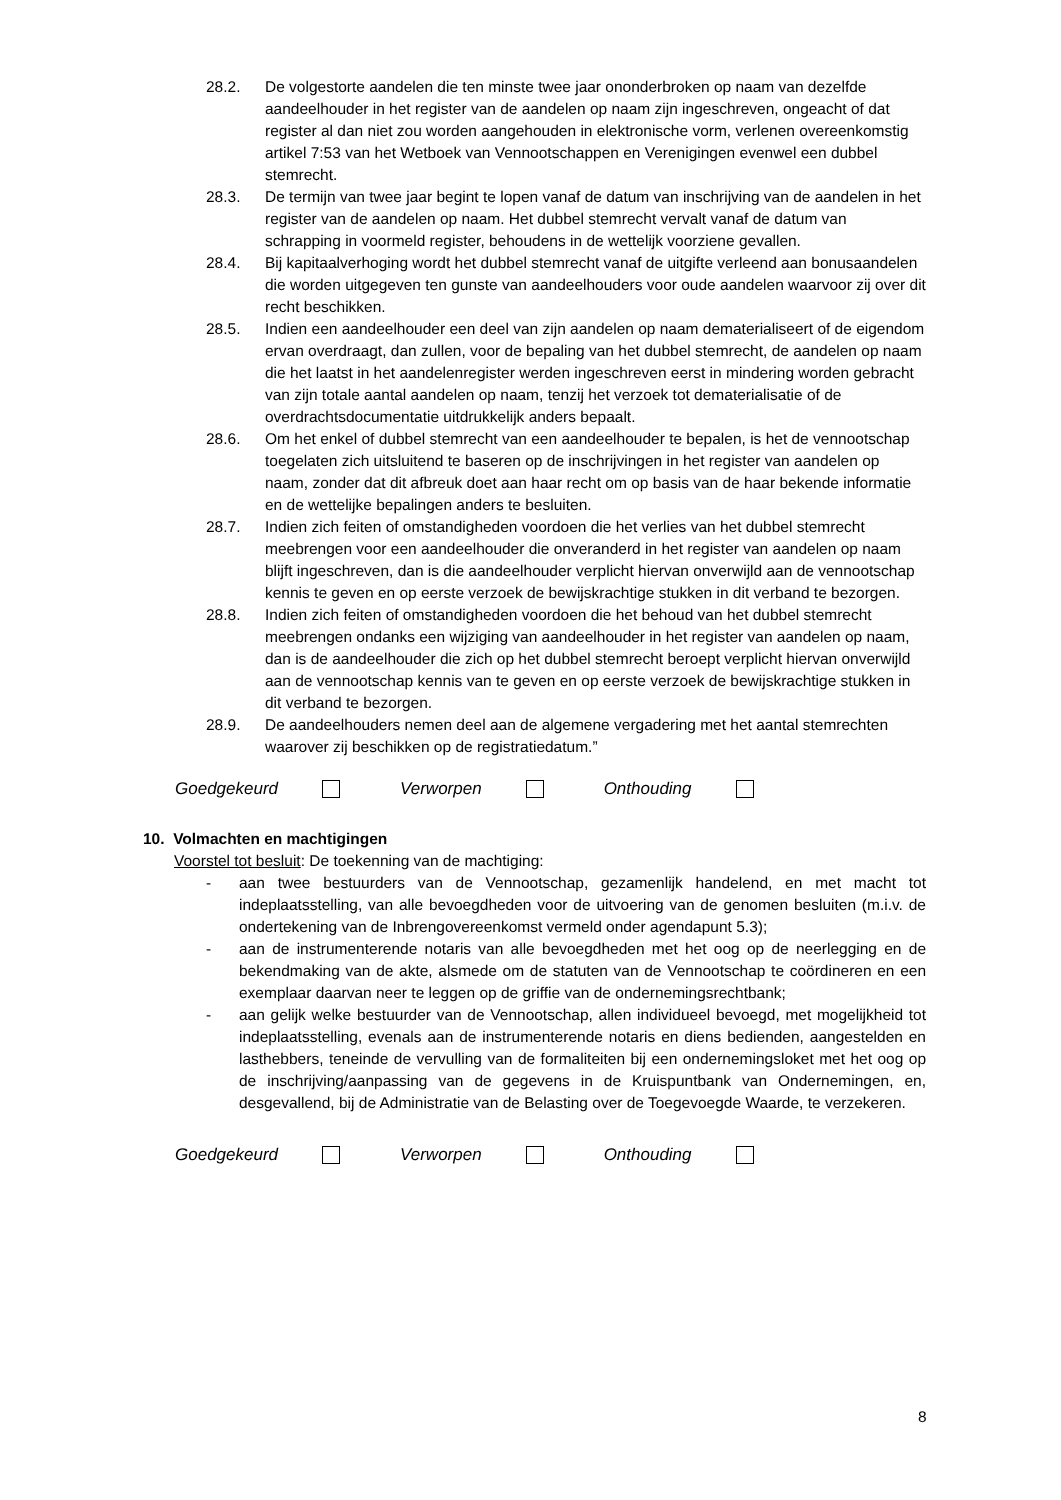28.2. De volgestorte aandelen die ten minste twee jaar ononderbroken op naam van dezelfde aandeelhouder in het register van de aandelen op naam zijn ingeschreven, ongeacht of dat register al dan niet zou worden aangehouden in elektronische vorm, verlenen overeenkomstig artikel 7:53 van het Wetboek van Vennootschappen en Verenigingen evenwel een dubbel stemrecht.
28.3. De termijn van twee jaar begint te lopen vanaf de datum van inschrijving van de aandelen in het register van de aandelen op naam. Het dubbel stemrecht vervalt vanaf de datum van schrapping in voormeld register, behoudens in de wettelijk voorziene gevallen.
28.4. Bij kapitaalverhoging wordt het dubbel stemrecht vanaf de uitgifte verleend aan bonusaandelen die worden uitgegeven ten gunste van aandeelhouders voor oude aandelen waarvoor zij over dit recht beschikken.
28.5. Indien een aandeelhouder een deel van zijn aandelen op naam dematerialiseert of de eigendom ervan overdraagt, dan zullen, voor de bepaling van het dubbel stemrecht, de aandelen op naam die het laatst in het aandelenregister werden ingeschreven eerst in mindering worden gebracht van zijn totale aantal aandelen op naam, tenzij het verzoek tot dematerialisatie of de overdrachtsdocumentatie uitdrukkelijk anders bepaalt.
28.6. Om het enkel of dubbel stemrecht van een aandeelhouder te bepalen, is het de vennootschap toegelaten zich uitsluitend te baseren op de inschrijvingen in het register van aandelen op naam, zonder dat dit afbreuk doet aan haar recht om op basis van de haar bekende informatie en de wettelijke bepalingen anders te besluiten.
28.7. Indien zich feiten of omstandigheden voordoen die het verlies van het dubbel stemrecht meebrengen voor een aandeelhouder die onveranderd in het register van aandelen op naam blijft ingeschreven, dan is die aandeelhouder verplicht hiervan onverwijld aan de vennootschap kennis te geven en op eerste verzoek de bewijskrachtige stukken in dit verband te bezorgen.
28.8. Indien zich feiten of omstandigheden voordoen die het behoud van het dubbel stemrecht meebrengen ondanks een wijziging van aandeelhouder in het register van aandelen op naam, dan is de aandeelhouder die zich op het dubbel stemrecht beroept verplicht hiervan onverwijld aan de vennootschap kennis van te geven en op eerste verzoek de bewijskrachtige stukken in dit verband te bezorgen.
28.9. De aandeelhouders nemen deel aan de algemene vergadering met het aantal stemrechten waarover zij beschikken op de registratiedatum.”
Goedgekeurd Verworpen Onthouding
10. Volmachten en machtigingen
Voorstel tot besluit: De toekenning van de machtiging:
- aan twee bestuurders van de Vennootschap, gezamenlijk handelend, en met macht tot indeplaatsstelling, van alle bevoegdheden voor de uitvoering van de genomen besluiten (m.i.v. de ondertekening van de Inbrengovereenkomst vermeld onder agendapunt 5.3);
- aan de instrumenterende notaris van alle bevoegdheden met het oog op de neerlegging en de bekendmaking van de akte, alsmede om de statuten van de Vennootschap te coördineren en een exemplaar daarvan neer te leggen op de griffie van de ondernemingsrechtbank;
- aan gelijk welke bestuurder van de Vennootschap, allen individueel bevoegd, met mogelijkheid tot indeplaatsstelling, evenals aan de instrumenterende notaris en diens bedienden, aangestelden en lasthebbers, teneinde de vervulling van de formaliteiten bij een ondernemingsloket met het oog op de inschrijving/aanpassing van de gegevens in de Kruispuntbank van Ondernemingen, en, desgevallend, bij de Administratie van de Belasting over de Toegevoegde Waarde, te verzekeren.
Goedgekeurd Verworpen Onthouding
8